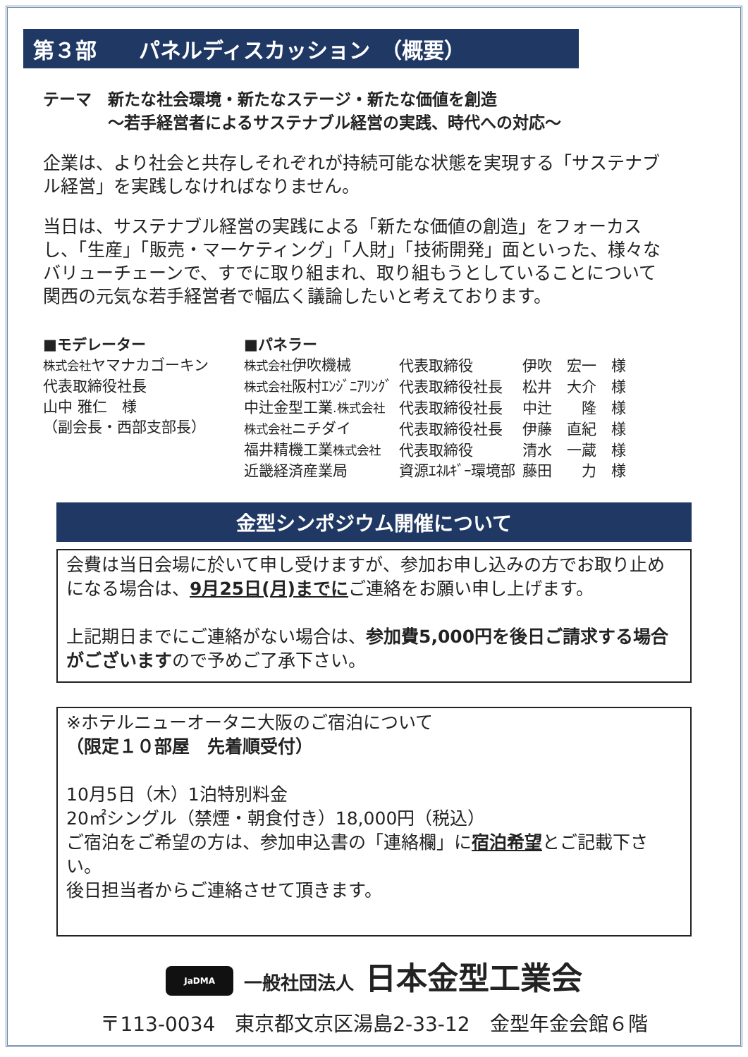第３部　　パネルディスカッション　（概要）
テーマ　新たな社会環境・新たなステージ・新たな価値を創造
　　　　～若手経営者によるサステナブル経営の実践、時代への対応～
企業は、より社会と共存しそれぞれが持続可能な状態を実現する「サステナブル経営」を実践しなければなりません。
当日は、サステナブル経営の実践による「新たな価値の創造」をフォーカスし、「生産」「販売・マーケティング」「人財」「技術開発」面といった、様々なバリューチェーンで、すでに取り組まれ、取り組もうとしていることについて関西の元気な若手経営者で幅広く議論したいと考えております。
■モデレーター
株式会社ヤマナカゴーキン
代表取締役社長
山中 雅仁　様
（副会長・西部支部長）
■パネラー
| 株式会社 伊吹機械 | 代表取締役 | 伊吹 宏一 様 |
| 株式会社 阪村ｴﾝｼﾞﾆｱﾘﾝｸﾞ | 代表取締役社長 | 松井 大介 様 |
| 中辻金型工業 .株式会社 | 代表取締役社長 | 中辻 隆 様 |
| 株式会社 ニチダイ | 代表取締役社長 | 伊藤 直紀 様 |
| 福井精機工業 株式会社 | 代表取締役 | 清水 一蔵 様 |
| 近畿経済産業局 | 資源ｴﾈﾙｷﾞｰ環境部 | 藤田 力 様 |
金型シンポジウム開催について
会費は当日会場に於いて申し受けますが、参加お申し込みの方でお取り止めになる場合は、9月25日(月)までにご連絡をお願い申し上げます。
上記期日までにご連絡がない場合は、参加費5,000円を後日ご請求する場合がございますので予めご了承下さい。
※ホテルニューオータニ大阪のご宿泊について
（限定１０部屋　先着順受付）
10月5日（木）1泊特別料金
20㎡シングル（禁煙・朝食付き）18,000円（税込）
ご宿泊をご希望の方は、参加申込書の「連絡欄」に宿泊希望とご記載下さい。
後日担当者からご連絡させて頂きます。
JaDMA 一般社団法人 日本金型工業会
〒113-0034　東京都文京区湯島2-33-12　金型年金会館６階